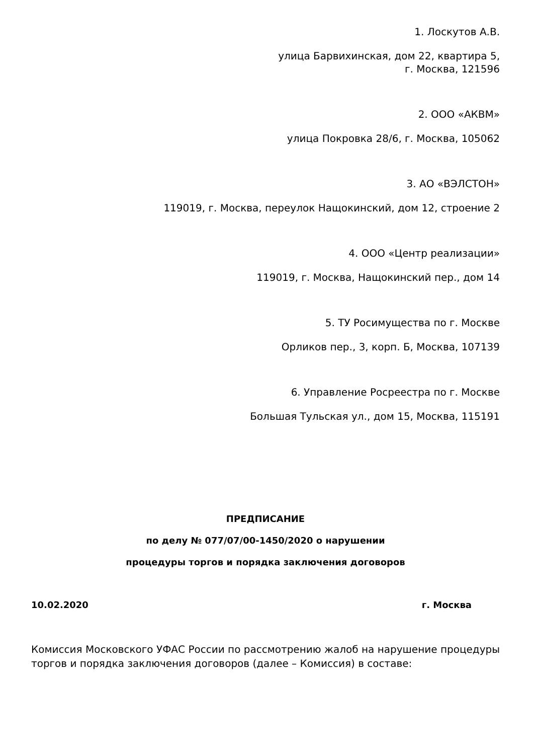1. Лоскутов А.В.
улица Барвихинская, дом 22, квартира 5,
г. Москва, 121596
2. ООО «АКВМ»
улица Покровка 28/6, г. Москва, 105062
3. АО «ВЭЛСТОН»
119019, г. Москва, переулок Нащокинский, дом 12, строение 2
4. ООО «Центр реализации»
119019, г. Москва, Нащокинский пер., дом 14
5. ТУ Росимущества по г. Москве
Орликов пер., 3, корп. Б, Москва, 107139
6. Управление Росреестра по г. Москве
Большая Тульская ул., дом 15, Москва, 115191
ПРЕДПИСАНИЕ
по делу № 077/07/00-1450/2020 о нарушении
процедуры торгов и порядка заключения договоров
10.02.2020 г. Москва
Комиссия Московского УФАС России по рассмотрению жалоб на нарушение процедуры торгов и порядка заключения договоров (далее – Комиссия) в составе: